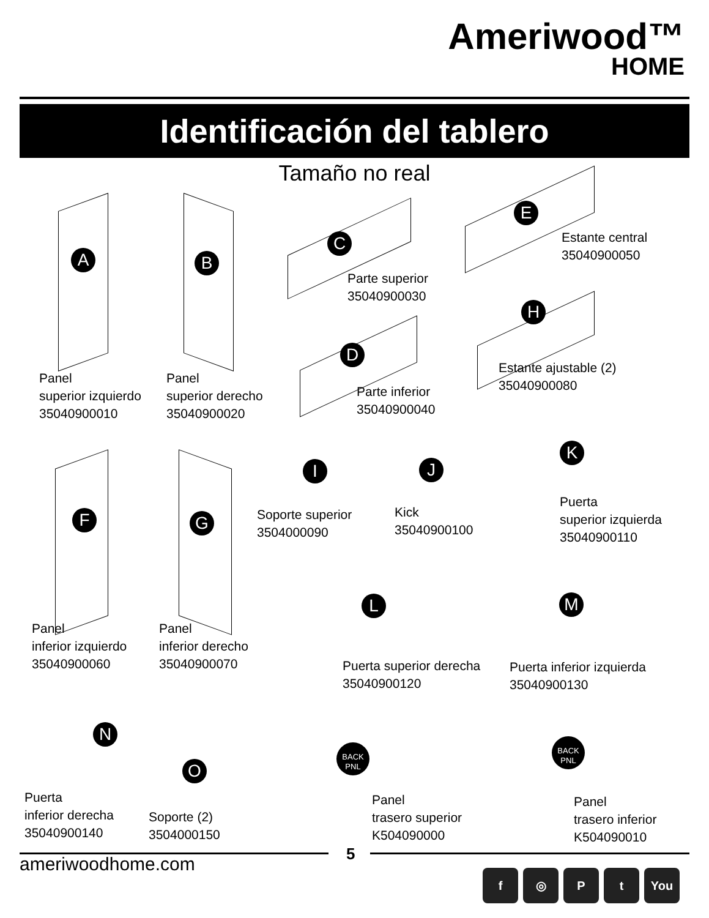Ameriwood™
HOME
Identificación del tablero
Tamaño no real
A B
C
E
H
D
Panel
superior izquierdo
35040900010
Panel
superior derecho
35040900020
Parte superior
35040900030
Estante central
35040900050
Parte inferior
35040900040
Estante ajustable (2)
35040900080
F G
I J
K
Soporte superior
3504000090
Kick
35040900100
Puerta
superior izquierda
35040900110
L M
Panel
inferior izquierdo
35040900060
Panel
inferior derecho
35040900070
Puerta superior derecha
35040900120
Puerta inferior izquierda
35040900130
N
O
BACK
PNL
BACK
PNL
Puerta
inferior derecha
35040900140
Soporte (2)
3504000150
Panel
trasero superior
K504090000
Panel
trasero inferior
K504090010
5
ameriwoodhome.com f ◎ Pt You